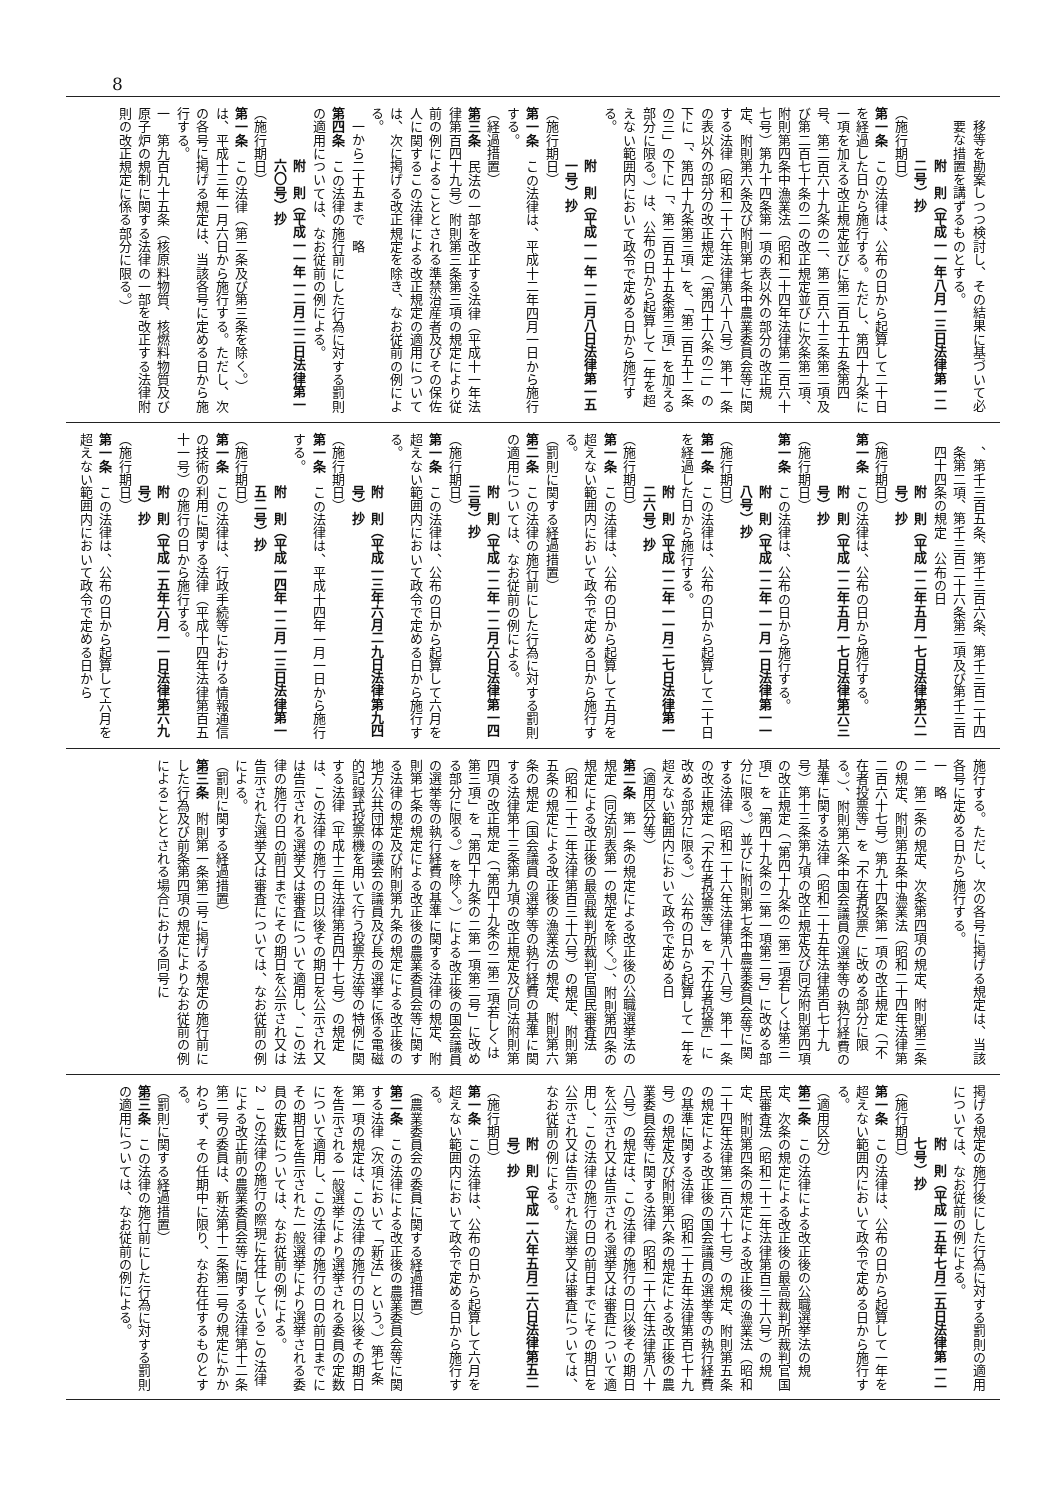8
移等を勘案しつつ検討し、その結果に基づいて必要な措置を講ずるものとする。
附　則（平成一一年八月一三日法律第一二二号）抄
（施行期日）
第一条　この法律は、公布の日から起算して二十日を経過した日から施行する。ただし、第四十九条に一項を加える改正規定並びに第二百五十五条第四号、第二百六十九条の二、第二百六十三条第二項及び第二百七十条の二の改正規定並びに次条第二項、附則第四条中漁業法（昭和二十四年法律第二百六十七号）第九十四条第一項の表以外の部分の改正規定、附則第六条及び附則第七条中農業委員会等に関する法律（昭和二十六年法律第八十八号）第十一条の表以外の部分の改正規定（「第四十六条の二」の下に「、第四十九条第三項」を、「第二百五十二条の三」の下に「、第二百五十五条第三項」を加える部分に限る。）は、公布の日から起算して一年を超えない範囲内において政令で定める日から施行する。
附　則（平成一一年一二月八日法律第一五一号）抄
（施行期日）
第一条　この法律は、平成十二年四月一日から施行する。
（経過措置）
第三条　民法の一部を改正する法律（平成十一年法律第百四十九号）附則第三条第三項の規定により従前の例によることとされる準禁治産者及びその保佐人に関するこの法律による改正規定の適用については、次に掲げる改正規定を除き、なお従前の例による。
一から二十五まで　略
第四条　この法律の施行前にした行為に対する罰則の適用については、なお従前の例による。
附　則（平成一一年一二月二二日法律第一六〇号）抄
（施行期日）
第一条　この法律（第二条及び第三条を除く。）は、平成十三年一月六日から施行する。ただし、次の各号に掲げる規定は、当該各号に定める日から施行する。
一　第九百九十五条（核原料物質、核燃料物質及び原子炉の規制に関する法律の一部を改正する法律附則の改正規定に係る部分に限る。）
、第千三百五条、第千三百六条、第千三百二十四条第二項、第千三百二十六条第二項及び第千三百四十四条の規定　公布の日
附　則（平成一二年五月一七日法律第六二号）抄
（施行期日）
第一条　この法律は、公布の日から施行する。
附　則（平成一二年五月一七日法律第六三号）抄
（施行期日）
第一条　この法律は、公布の日から施行する。
附　則（平成一二年一一月一日法律第一一八号）抄
（施行期日）
第一条　この法律は、公布の日から起算して二十日を経過した日から施行する。
附　則（平成一二年一一月二七日法律第一二六号）抄
（施行期日）
第一条　この法律は、公布の日から起算して五月を超えない範囲内において政令で定める日から施行する。
（罰則に関する経過措置）
第二条　この法律の施行前にした行為に対する罰則の適用については、なお従前の例による。
附　則（平成一二年一二月六日法律第一四三号）抄
（施行期日）
第一条　この法律は、公布の日から起算して六月を超えない範囲内において政令で定める日から施行する。
附　則（平成一三年六月二九日法律第九四号）抄
（施行期日）
第一条　この法律は、平成十四年一月一日から施行する。
附　則（平成一四年一二月一三日法律第一五二号）抄
（施行期日）
第一条　この法律は、行政手続等における情報通信の技術の利用に関する法律（平成十四年法律第百五十一号）の施行の日から施行する。
附　則（平成一五年六月一一日法律第六九号）抄
（施行期日）
第一条　この法律は、公布の日から起算して六月を超えない範囲内において政令で定める日から
施行する。ただし、次の各号に掲げる規定は、当該各号に定める日から施行する。
一　略
二　第二条の規定、次条第四項の規定、附則第三条の規定、附則第五条中漁業法（昭和二十四年法律第二百六十七号）第九十四条第一項の改正規定（「不在者投票等」を「不在者投票」に改める部分に限る。）、附則第六条中国会議員の選挙等の執行経費の基準に関する法律（昭和二十五年法律第百七十九号）第十三条第九項の改正規定及び同法附則第四項の改正規定（「第四十九条の二第二項若しくは第三項」を「第四十九条の二第一項第二号」に改める部分に限る。）並びに附則第七条中農業委員会等に関する法律（昭和二十六年法律第八十八号）第十一条の改正規定（「不在者投票等」を「不在者投票」に改める部分に限る。）　公布の日から起算して一年を超えない範囲内において政令で定める日
（適用区分等）
第二条　第一条の規定による改正後の公職選挙法の規定（同法別表第一の規定を除く。）、附則第四条の規定による改正後の最高裁判所裁判官国民審査法（昭和二十二年法律第百三十六号）の規定、附則第五条の規定による改正後の漁業法の規定、附則第六条の規定（国会議員の選挙等の執行経費の基準に関する法律第十三条第九項の改正規定及び同法附則第四項の改正規定（「第四十九条の二第二項若しくは第三項」を「第四十九条の二第一項第二号」に改める部分に限る。）を除く。）による改正後の国会議員の選挙等の執行経費の基準に関する法律の規定、附則第七条の規定による改正後の農業委員会等に関する法律の規定及び附則第九条の規定による改正後の地方公共団体の議会の議員及び長の選挙に係る電磁的記録式投票機を用いて行う投票方法等の特例に関する法律（平成十三年法律第百四十七号）の規定は、この法律の施行の日以後その期日を公示され又は告示される選挙又は審査について適用し、この法律の施行の日の前日までにその期日を公示され又は告示された選挙又は審査については、なお従前の例による。
（罰則に関する経過措置）
第三条　附則第一条第二号に掲げる規定の施行前にした行為及び前条第四項の規定によりなお従前の例によることとされる場合における同号に
掲げる規定の施行後にした行為に対する罰則の適用については、なお従前の例による。
附　則（平成一五年七月二五日法律第一二七号）抄
（施行期日）
第一条　この法律は、公布の日から起算して一年を超えない範囲内において政令で定める日から施行する。
（適用区分）
第二条　この法律による改正後の公職選挙法の規定、次条の規定による改正後の最高裁判所裁判官国民審査法（昭和二十二年法律第百三十六号）の規定、附則第四条の規定による改正後の漁業法（昭和二十四年法律第二百六十七号）の規定、附則第五条の規定による改正後の国会議員の選挙等の執行経費の基準に関する法律（昭和二十五年法律第百七十九号）の規定及び附則第六条の規定による改正後の農業委員会等に関する法律（昭和二十六年法律第八十八号）の規定は、この法律の施行の日以後その期日を公示され又は告示される選挙又は審査について適用し、この法律の施行の日の前日までにその期日を公示され又は告示された選挙又は審査については、なお従前の例による。
附　則（平成一六年五月二六日法律第五二号）抄
（施行期日）
第一条　この法律は、公布の日から起算して六月を超えない範囲内において政令で定める日から施行する。
（農業委員会の委員に関する経過措置）
第二条　この法律による改正後の農業委員会等に関する法律（次項において「新法」という。）第七条第一項の規定は、この法律の施行の日以後その期日を告示される一般選挙により選挙される委員の定数について適用し、この法律の施行の日の前日までにその期日を告示された一般選挙により選挙される委員の定数については、なお従前の例による。
2　この法律の施行の際現に在任しているこの法律による改正前の農業委員会等に関する法律第十二条第二号の委員は、新法第十二条第二号の規定にかかわらず、その任期中に限り、なお在任するものとする。
（罰則に関する経過措置）
第三条　この法律の施行前にした行為に対する罰則の適用については、なお従前の例による。